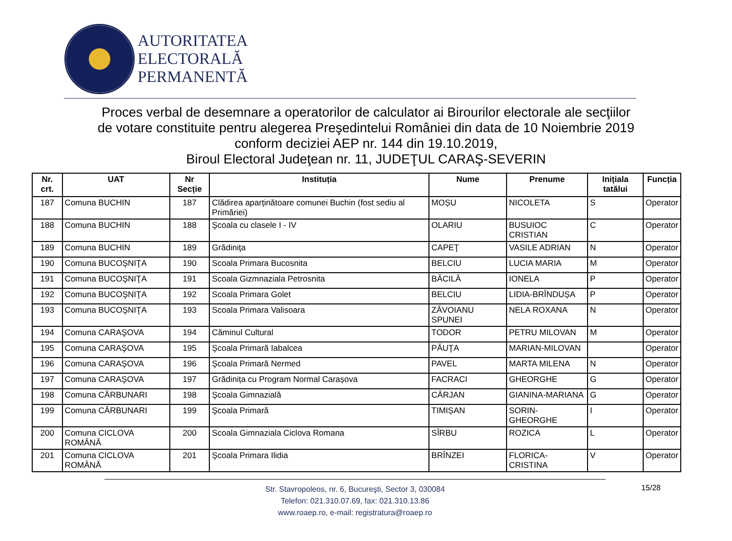AUTORITATEA
ELECTORALĂ
PERMANENTĂ
Proces verbal de desemnare a operatorilor de calculator ai Birourilor electorale ale secţiilor
de votare constituite pentru alegerea Preşedintelui României din data de 10 Noiembrie 2019
conform deciziei AEP nr. 144 din 19.10.2019,
Biroul Electoral Judeţean nr. 11, JUDEŢUL CARAŞ-SEVERIN
| Nr. crt. | UAT | Nr Secție | Instituția | Nume | Prenume | Inițiala tatălui | Funcția |
| --- | --- | --- | --- | --- | --- | --- | --- |
| 187 | Comuna BUCHIN | 187 | Clădirea aparținătoare comunei Buchin (fost sediu al Primăriei) | MOȘU | NICOLETA | S | Operator |
| 188 | Comuna BUCHIN | 188 | Şcoala cu clasele I - IV | OLARIU | BUSUIOC CRISTIAN | C | Operator |
| 189 | Comuna BUCHIN | 189 | Grădiniţa | CAPEŢ | VASILE ADRIAN | N | Operator |
| 190 | Comuna BUCOŞNIŢA | 190 | Scoala Primara Bucosnita | BELCIU | LUCIA MARIA | M | Operator |
| 191 | Comuna BUCOŞNIŢA | 191 | Scoala Gizmnaziala Petrosnita | BĂCILĂ | IONELA | P | Operator |
| 192 | Comuna BUCOŞNIŢA | 192 | Scoala Primara Golet | BELCIU | LIDIA-BRÎNDUȘA | P | Operator |
| 193 | Comuna BUCOŞNIŢA | 193 | Scoala Primara Valisoara | ZĂVOIANU SPUNEI | NELA ROXANA | N | Operator |
| 194 | Comuna CARAŞOVA | 194 | Căminul Cultural | TODOR | PETRU MILOVAN | M | Operator |
| 195 | Comuna CARAŞOVA | 195 | Şcoala Primară Iabalcea | PĂUŢA | MARIAN-MILOVAN | | Operator |
| 196 | Comuna CARAŞOVA | 196 | Şcoala Primară Nermed | PAVEL | MARTA MILENA | N | Operator |
| 197 | Comuna CARAŞOVA | 197 | Grădinița cu Program Normal Carașova | FACRACI | GHEORGHE | G | Operator |
| 198 | Comuna CĂRBUNARI | 198 | Şcoala Gimnazială | CÂRJAN | GIANINA-MARIANA | G | Operator |
| 199 | Comuna CĂRBUNARI | 199 | Şcoala Primară | TIMIȘAN | SORIN-GHEORGHE | I | Operator |
| 200 | Comuna CICLOVA ROMÂNĂ | 200 | Scoala Gimnaziala Ciclova Romana | SÎRBU | ROZICA | L | Operator |
| 201 | Comuna CICLOVA ROMÂNĂ | 201 | Şcoala Primara Ilidia | BRÎNZEI | FLORICA-CRISTINA | V | Operator |
Str. Stavropoleos, nr. 6, Bucureşti, Sector 3, 030084
Telefon: 021.310.07.69, fax: 021.310.13.86
www.roaep.ro, e-mail: registratura@roaep.ro
15/28